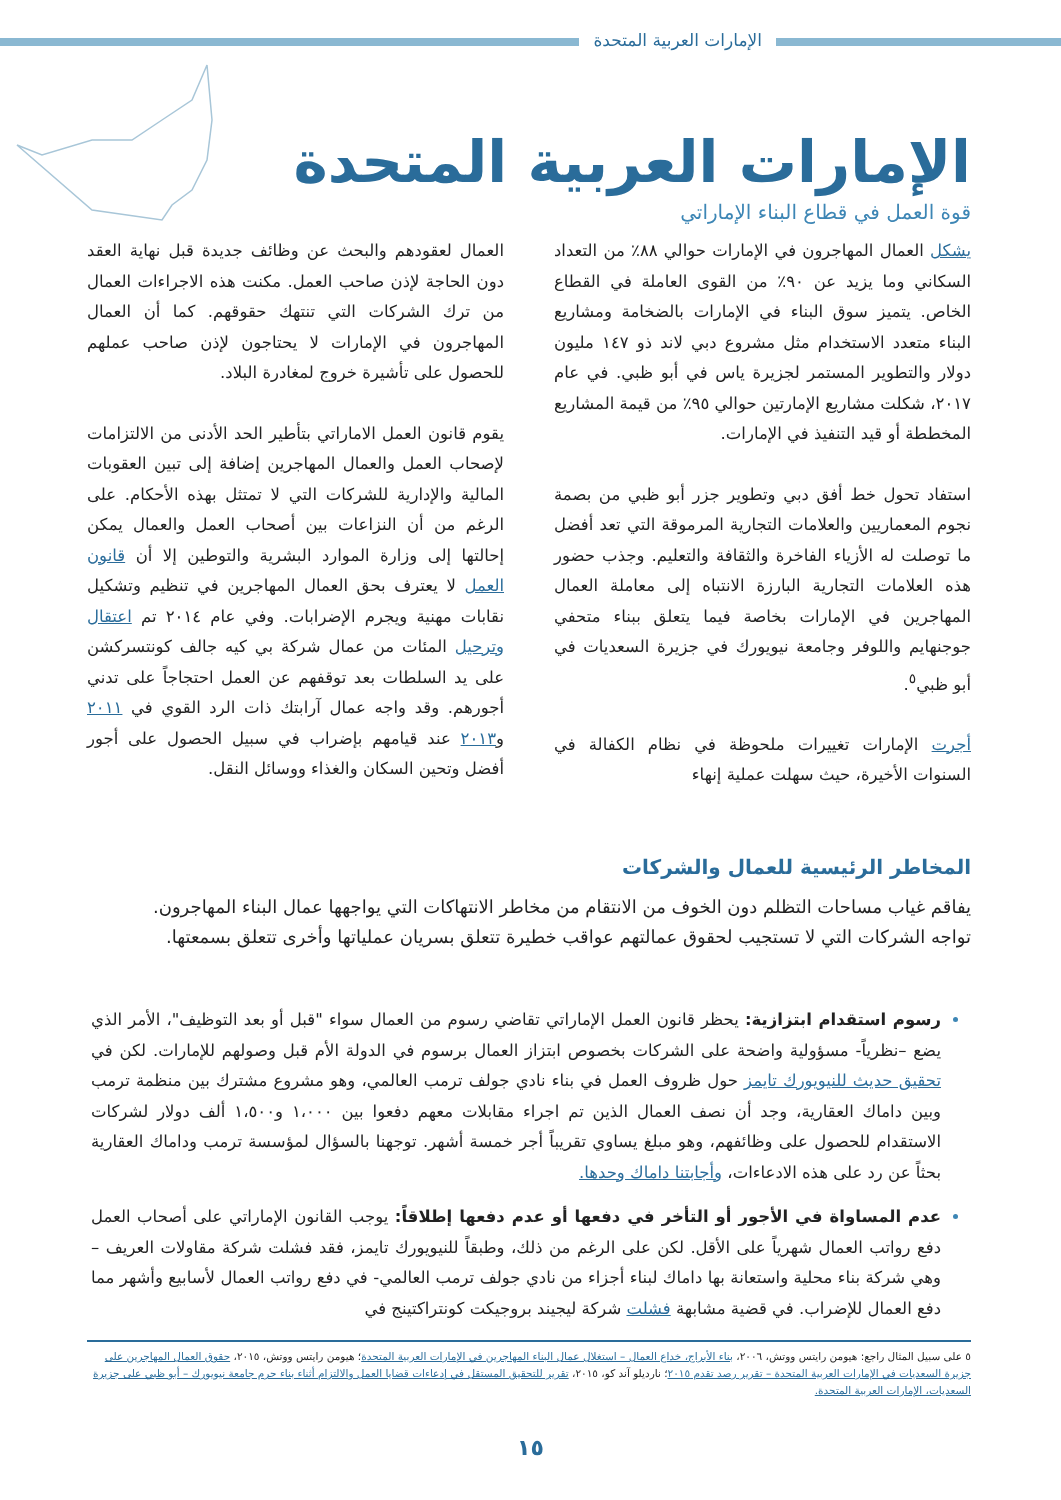الإمارات العربية المتحدة
الإمارات العربية المتحدة
قوة العمل في قطاع البناء الإماراتي
يشكل العمال المهاجرون في الإمارات حوالي ٨٨٪ من التعداد السكاني وما يزيد عن ٩٠٪ من القوى العاملة في القطاع الخاص. يتميز سوق البناء في الإمارات بالضخامة ومشاريع البناء متعدد الاستخدام مثل مشروع دبي لاند ذو ١٤٧ مليون دولار والتطوير المستمر لجزيرة ياس في أبو ظبي. في عام ٢٠١٧، شكلت مشاريع الإمارتين حوالي ٩٥٪ من قيمة المشاريع المخططة أو قيد التنفيذ في الإمارات.
استفاد تحول خط أفق دبي وتطوير جزر أبو ظبي من بصمة نجوم المعماريين والعلامات التجارية المرموقة التي تعد أفضل ما توصلت له الأزياء الفاخرة والثقافة والتعليم. وجذب حضور هذه العلامات التجارية البارزة الانتباه إلى معاملة العمال المهاجرين في الإمارات بخاصة فيما يتعلق ببناء متحفي جوجنهايم واللوفر وجامعة نيويورك في جزيرة السعديات في أبو ظبي<sup>٥</sup>.
أجرت الإمارات تغييرات ملحوظة في نظام الكفالة في السنوات الأخيرة، حيث سهلت عملية إنهاء
العمال لعقودهم والبحث عن وظائف جديدة قبل نهاية العقد دون الحاجة لإذن صاحب العمل. مكنت هذه الاجراءات العمال من ترك الشركات التي تنتهك حقوقهم. كما أن العمال المهاجرون في الإمارات لا يحتاجون لإذن صاحب عملهم للحصول على تأشيرة خروج لمغادرة البلاد.
يقوم قانون العمل الاماراتي بتأطير الحد الأدنى من الالتزامات لإصحاب العمل والعمال المهاجرين إضافة إلى تبين العقوبات المالية والإدارية للشركات التي لا تمتثل بهذه الأحكام. على الرغم من أن النزاعات بين أصحاب العمل والعمال يمكن إحالتها إلى وزارة الموارد البشرية والتوطين إلا أن قانون العمل لا يعترف بحق العمال المهاجرين في تنظيم وتشكيل نقابات مهنية ويجرم الإضرابات. وفي عام ٢٠١٤ تم اعتقال وترحيل المئات من عمال شركة بي كيه جالف كونتسركشن على يد السلطات بعد توقفهم عن العمل احتجاجاً على تدني أجورهم. وقد واجه عمال آرابتك ذات الرد القوي في ٢٠١١ و٢٠١٣ عند قيامهم بإضراب في سبيل الحصول على أجور أفضل وتحين السكان والغذاء ووسائل النقل.
المخاطر الرئيسية للعمال والشركات
يفاقم غياب مساحات التظلم دون الخوف من الانتقام من مخاطر الانتهاكات التي يواجهها عمال البناء المهاجرون. تواجه الشركات التي لا تستجيب لحقوق عمالتهم عواقب خطيرة تتعلق بسريان عملياتها وأخرى تتعلق بسمعتها.
رسوم استقدام ابتزازية: يحظر قانون العمل الإماراتي تقاضي رسوم من العمال سواء "قبل أو بعد التوظيف"، الأمر الذي يضع –نظرياً- مسؤولية واضحة على الشركات بخصوص ابتزاز العمال برسوم في الدولة الأم قبل وصولهم للإمارات. لكن في تحقيق حديث للنيويورك تايمز حول ظروف العمل في بناء نادي جولف ترمب العالمي، وهو مشروع مشترك بين منظمة ترمب وبين داماك العقارية، وجد أن نصف العمال الذين تم اجراء مقابلات معهم دفعوا بين ١،٠٠٠ و١،٥٠٠ ألف دولار لشركات الاستقدام للحصول على وظائفهم، وهو مبلغ يساوي تقريباً أجر خمسة أشهر. توجهنا بالسؤال لمؤسسة ترمب وداماك العقارية بحثاً عن رد على هذه الادعاءات، وأجابتنا داماك وحدها.
عدم المساواة في الأجور أو التأخر في دفعها أو عدم دفعها إطلاقاً: يوجب القانون الإماراتي على أصحاب العمل دفع رواتب العمال شهرياً على الأقل. لكن على الرغم من ذلك، وطبقاً للنيويورك تايمز، فقد فشلت شركة مقاولات العريف –وهي شركة بناء محلية واستعانة بها داماك لبناء أجزاء من نادي جولف ترمب العالمي- في دفع رواتب العمال لأسابيع وأشهر مما دفع العمال للإضراب. في قضية مشابهة فشلت شركة ليجيند بروجيكت كونتراكتينج في
٥ على سبيل المثال راجع: هيومن رايتس ووتش، ٢٠٠٦، بناء الأبراج، خداع العمال – استغلال عمال البناء المهاجرين في الإمارات العربية المتحدة؛ هيومن رايتس ووتش، ٢٠١٥، حقوق العمال المهاجرين على جزيرة السعديات في الإمارات العربية المتحدة – تقرير رصد تقدم ٢٠١٥؛ نارديلو آند كو، ٢٠١٥، تقرير للتحقيق المستقل في إدعاءات قضايا العمل والالتزام أثناء بناء حرم جامعة نيويورك – أبو ظبي على جزيرة السعديات، الإمارات العربية المتحدة.
١٥